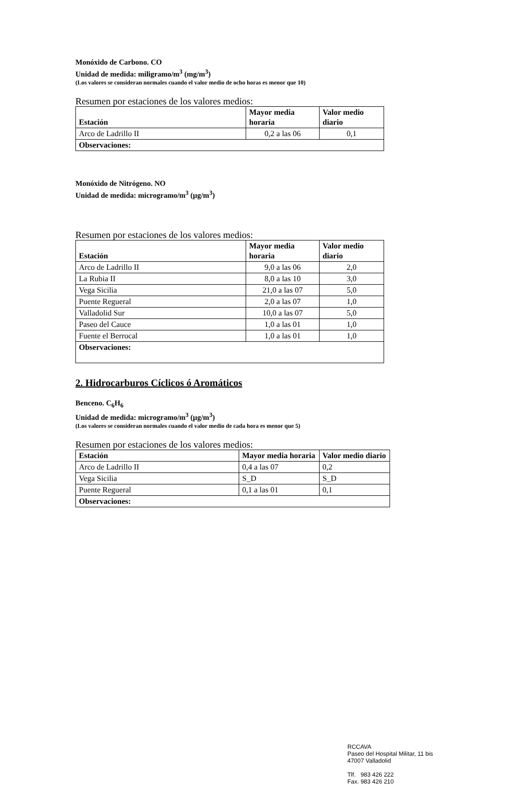Monóxido de Carbono. CO
Unidad de medida: miligramo/m<sup>3</sup> (mg/m<sup>3</sup>)
(Los valores se consideran normales cuando el valor medio de ocho horas es menor que 10)
Resumen por estaciones de los valores medios:
| Estación | Mayor media horaria | Valor medio diario |
| --- | --- | --- |
| Arco de Ladrillo II | 0,2 a las 06 | 0,1 |
| Observaciones: | | |
Monóxido de Nitrógeno. NO
Unidad de medida: microgramo/m<sup>3</sup> (µg/m<sup>3</sup>)
Resumen por estaciones de los valores medios:
| Estación | Mayor media horaria | Valor medio diario |
| --- | --- | --- |
| Arco de Ladrillo II | 9,0 a las 06 | 2,0 |
| La Rubia II | 8,0 a las 10 | 3,0 |
| Vega Sicilia | 21,0 a las 07 | 5,0 |
| Puente Regueral | 2,0 a las 07 | 1,0 |
| Valladolid Sur | 10,0 a las 07 | 5,0 |
| Paseo del Cauce | 1,0 a las 01 | 1,0 |
| Fuente el Berrocal | 1,0 a las 01 | 1,0 |
| Observaciones: | | |
2. Hidrocarburos Cíclicos ó Aromáticos
Benceno. C<sub>6</sub>H<sub>6</sub>
Unidad de medida: microgramo/m<sup>3</sup> (µg/m<sup>3</sup>)
(Los valores se consideran normales cuando el valor medio de cada hora es menor que 5)
Resumen por estaciones de los valores medios:
| Estación | Mayor media horaria | Valor medio diario |
| --- | --- | --- |
| Arco de Ladrillo II | 0,4 a las 07 | 0,2 |
| Vega Sicilia | S_D | S_D |
| Puente Regueral | 0,1 a las 01 | 0,1 |
| Observaciones: | | |
RCCAVA
Paseo del Hospital Militar, 11 bis
47007 Valladolid
Tlf. 983 426 222
Fax. 983 426 210